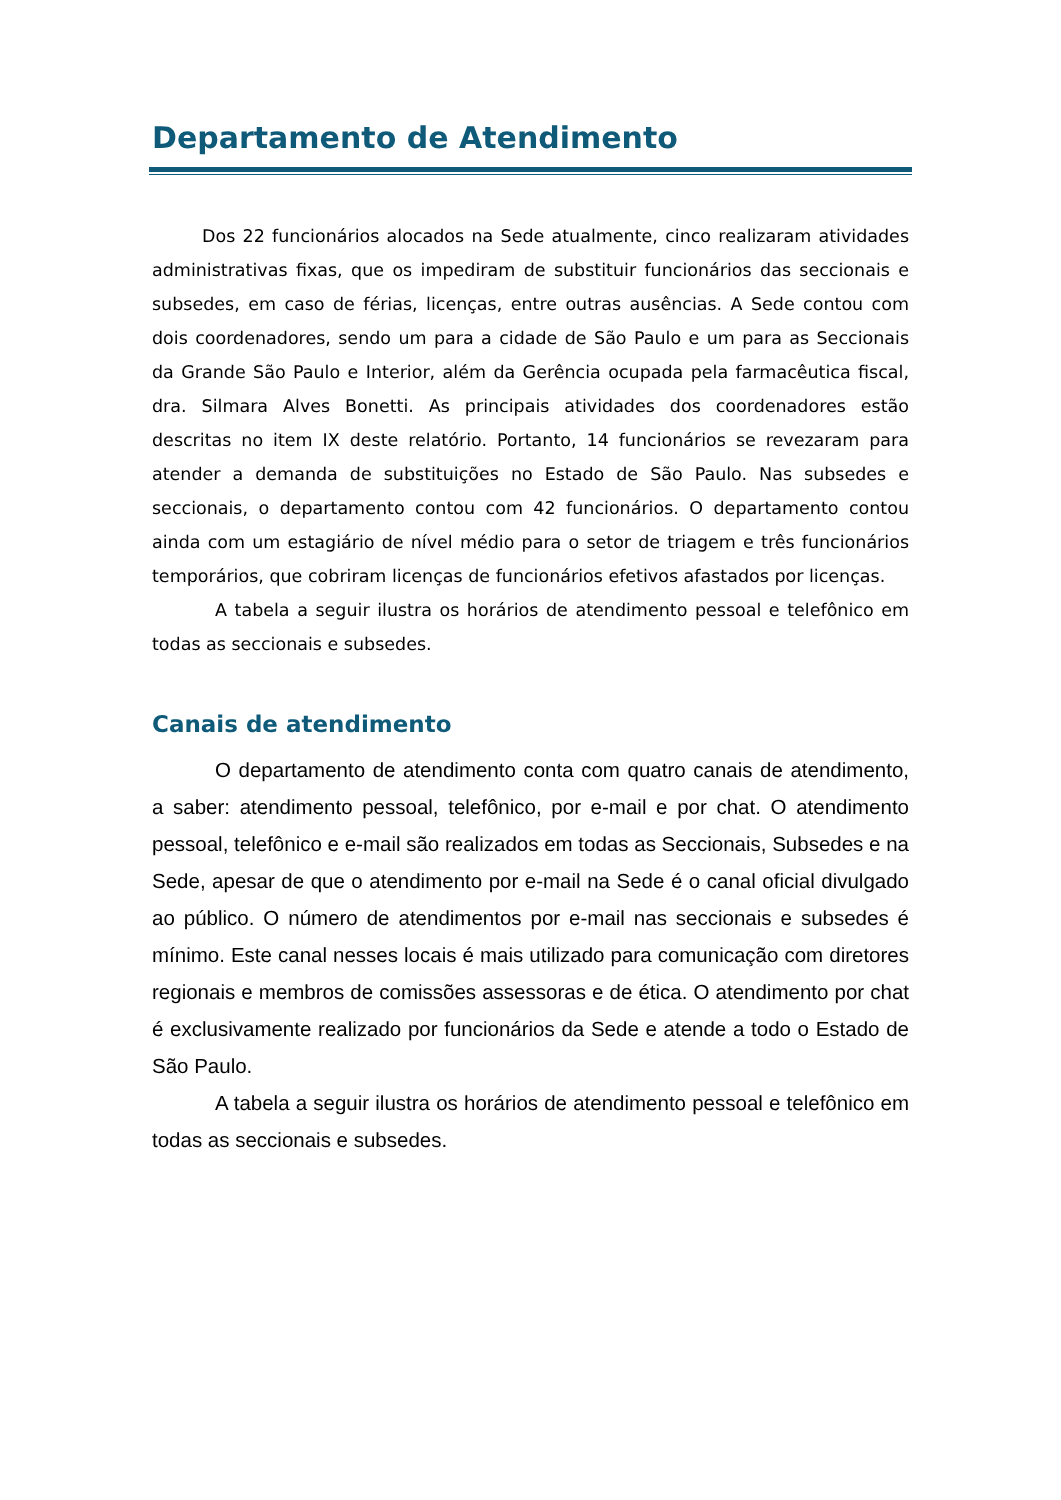Departamento de Atendimento
Dos 22 funcionários alocados na Sede atualmente, cinco realizaram atividades administrativas fixas, que os impediram de substituir funcionários das seccionais e subsedes, em caso de férias, licenças, entre outras ausências. A Sede contou com dois coordenadores, sendo um para a cidade de São Paulo e um para as Seccionais da Grande São Paulo e Interior, além da Gerência ocupada pela farmacêutica fiscal, dra. Silmara Alves Bonetti. As principais atividades dos coordenadores estão descritas no item IX deste relatório. Portanto, 14 funcionários se revezaram para atender a demanda de substituições no Estado de São Paulo. Nas subsedes e seccionais, o departamento contou com 42 funcionários. O departamento contou ainda com um estagiário de nível médio para o setor de triagem e três funcionários temporários, que cobriram licenças de funcionários efetivos afastados por licenças.
A tabela a seguir ilustra os horários de atendimento pessoal e telefônico em todas as seccionais e subsedes.
Canais de atendimento
O departamento de atendimento conta com quatro canais de atendimento, a saber: atendimento pessoal, telefônico, por e-mail e por chat. O atendimento pessoal, telefônico e e-mail são realizados em todas as Seccionais, Subsedes e na Sede, apesar de que o atendimento por e-mail na Sede é o canal oficial divulgado ao público. O número de atendimentos por e-mail nas seccionais e subsedes é mínimo. Este canal nesses locais é mais utilizado para comunicação com diretores regionais e membros de comissões assessoras e de ética. O atendimento por chat é exclusivamente realizado por funcionários da Sede e atende a todo o Estado de São Paulo.
A tabela a seguir ilustra os horários de atendimento pessoal e telefônico em todas as seccionais e subsedes.